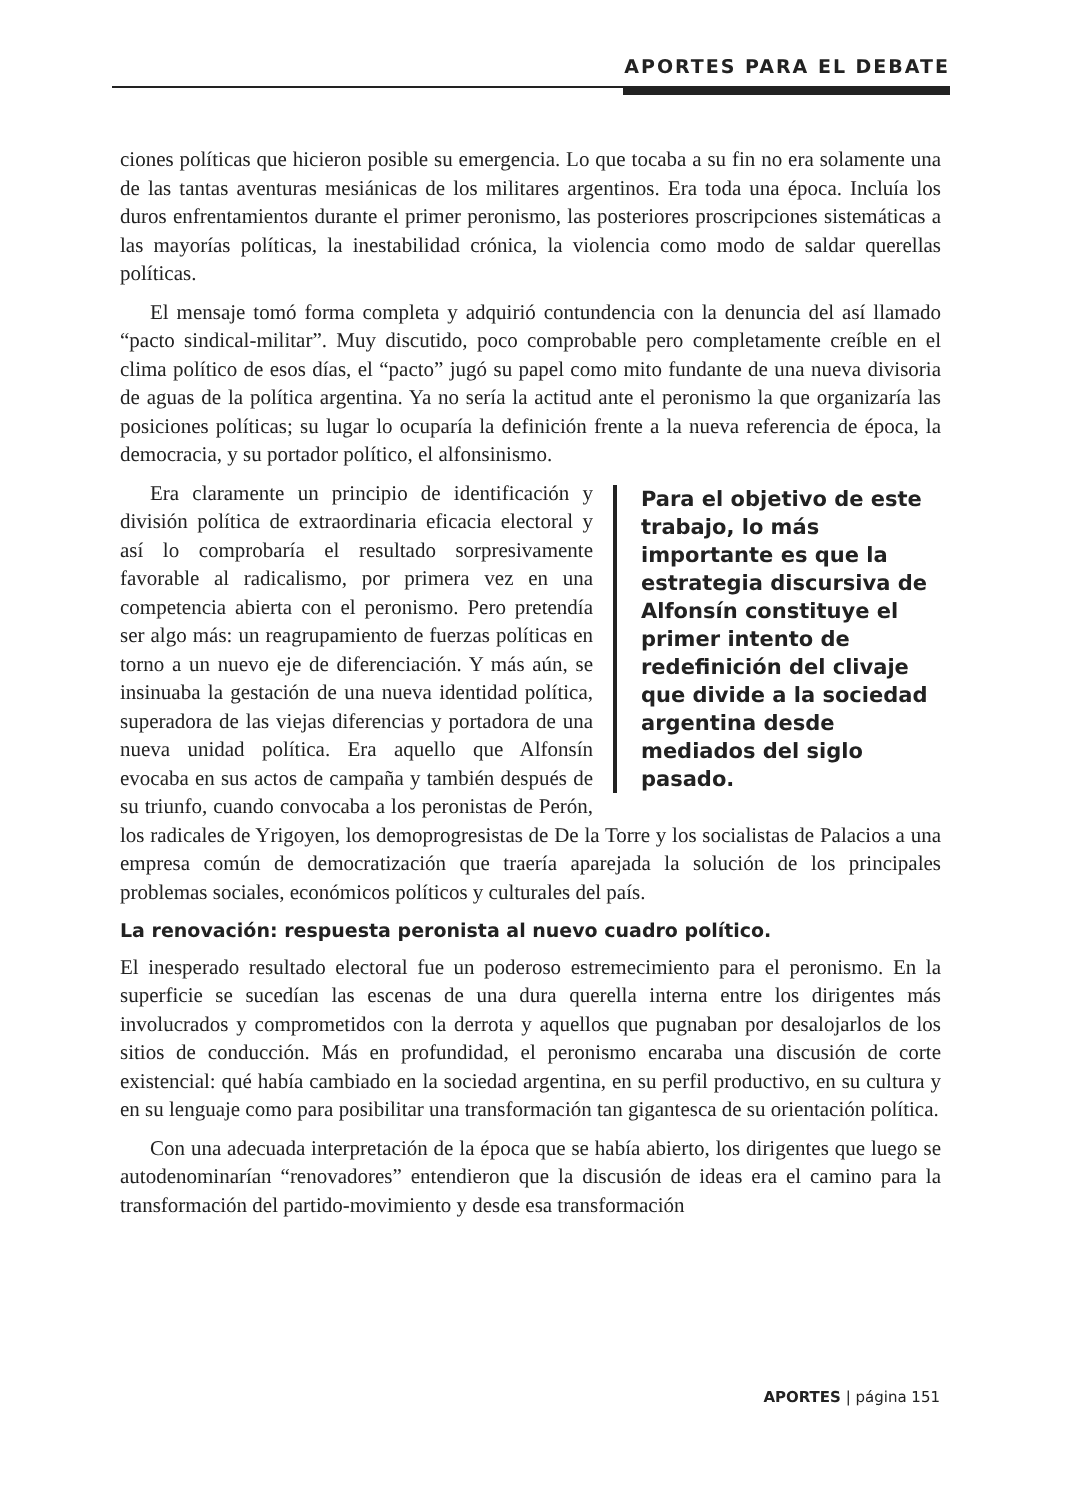APORTES PARA EL DEBATE
ciones políticas que hicieron posible su emergencia. Lo que tocaba a su fin no era solamente una de las tantas aventuras mesiánicas de los militares argentinos. Era toda una época. Incluía los duros enfrentamientos durante el primer peronismo, las posteriores proscripciones sistemáticas a las mayorías políticas, la inestabilidad crónica, la violencia como modo de saldar querellas políticas.
El mensaje tomó forma completa y adquirió contundencia con la denuncia del así llamado “pacto sindical-militar”. Muy discutido, poco comprobable pero completamente creíble en el clima político de esos días, el “pacto” jugó su papel como mito fundante de una nueva divisoria de aguas de la política argentina. Ya no sería la actitud ante el peronismo la que organizaría las posiciones políticas; su lugar lo ocuparía la definición frente a la nueva referencia de época, la democracia, y su portador político, el alfonsinismo.
Para el objetivo de este trabajo, lo más importante es que la estrategia discursiva de Alfonsín constituye el primer intento de redefinición del clivaje que divide a la sociedad argentina desde mediados del siglo pasado.
Era claramente un principio de identificación y división política de extraordinaria eficacia electoral y así lo comprobaría el resultado sorpresivamente favorable al radicalismo, por primera vez en una competencia abierta con el peronismo. Pero pretendía ser algo más: un reagrupamiento de fuerzas políticas en torno a un nuevo eje de diferenciación. Y más aún, se insinuaba la gestación de una nueva identidad política, superadora de las viejas diferencias y portadora de una nueva unidad política. Era aquello que Alfonsín evocaba en sus actos de campaña y también después de su triunfo, cuando convocaba a los peronistas de Perón, los radicales de Yrigoyen, los demoprogresistas de De la Torre y los socialistas de Palacios a una empresa común de democratización que traería aparejada la solución de los principales problemas sociales, económicos políticos y culturales del país.
La renovación: respuesta peronista al nuevo cuadro político.
El inesperado resultado electoral fue un poderoso estremecimiento para el peronismo. En la superficie se sucedían las escenas de una dura querella interna entre los dirigentes más involucrados y comprometidos con la derrota y aquellos que pugnaban por desalojarlos de los sitios de conducción. Más en profundidad, el peronismo encaraba una discusión de corte existencial: qué había cambiado en la sociedad argentina, en su perfil productivo, en su cultura y en su lenguaje como para posibilitar una transformación tan gigantesca de su orientación política.
Con una adecuada interpretación de la época que se había abierto, los dirigentes que luego se autodenominarían “renovadores” entendieron que la discusión de ideas era el camino para la transformación del partido-movimiento y desde esa transformación
APORTES | página 151